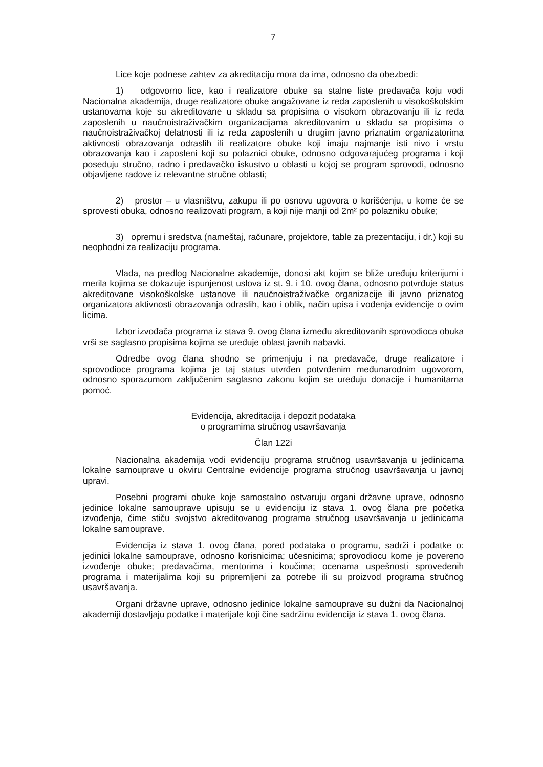7
Lice koje podnese zahtev za akreditaciju mora da ima, odnosno da obezbedi:
1) odgovorno lice, kao i realizatore obuke sa stalne liste predavača koju vodi Nacionalna akademija, druge realizatore obuke angažovane iz reda zaposlenih u visokoškolskim ustanovama koje su akreditovane u skladu sa propisima o visokom obrazovanju ili iz reda zaposlenih u naučnoistraživačkim organizacijama akreditovanim u skladu sa propisima o naučnoistraživačkoj delatnosti ili iz reda zaposlenih u drugim javno priznatim organizatorima aktivnosti obrazovanja odraslih ili realizatore obuke koji imaju najmanje isti nivo i vrstu obrazovanja kao i zaposleni koji su polaznici obuke, odnosno odgovarajućeg programa i koji poseduju stručno, radno i predavačko iskustvo u oblasti u kojoj se program sprovodi, odnosno objavljene radove iz relevantne stručne oblasti;
2) prostor – u vlasništvu, zakupu ili po osnovu ugovora o korišćenju, u kome će se sprovesti obuka, odnosno realizovati program, a koji nije manji od 2m² po polazniku obuke;
3) opremu i sredstva (nameštaj, računare, projektore, table za prezentaciju, i dr.) koji su neophodni za realizaciju programa.
Vlada, na predlog Nacionalne akademije, donosi akt kojim se bliže uređuju kriterijumi i merila kojima se dokazuje ispunjenost uslova iz st. 9. i 10. ovog člana, odnosno potvrđuje status akreditovane visokoškolske ustanove ili naučnoistraživačke organizacije ili javno priznatog organizatora aktivnosti obrazovanja odraslih, kao i oblik, način upisa i vođenja evidencije o ovim licima.
Izbor izvođača programa iz stava 9. ovog člana između akreditovanih sprovodioca obuka vrši se saglasno propisima kojima se uređuje oblast javnih nabavki.
Odredbe ovog člana shodno se primenjuju i na predavače, druge realizatore i sprovodioce programa kojima je taj status utvrđen potvrđenim međunarodnim ugovorom, odnosno sporazumom zaključenim saglasno zakonu kojim se uređuju donacije i humanitarna pomoć.
Evidencija, akreditacija i depozit podataka
o programima stručnog usavršavanja
Član 122i
Nacionalna akademija vodi evidenciju programa stručnog usavršavanja u jedinicama lokalne samouprave u okviru Centralne evidencije programa stručnog usavršavanja u javnoj upravi.
Posebni programi obuke koje samostalno ostvaruju organi državne uprave, odnosno jedinice lokalne samouprave upisuju se u evidenciju iz stava 1. ovog člana pre početka izvođenja, čime stiču svojstvo akreditovanog programa stručnog usavršavanja u jedinicama lokalne samouprave.
Evidencija iz stava 1. ovog člana, pored podataka o programu, sadrži i podatke o: jedinici lokalne samouprave, odnosno korisnicima; učesnicima; sprovodiocu kome je povereno izvođenje obuke; predavačima, mentorima i koučima; ocenama uspešnosti sprovedenih programa i materijalima koji su pripremljeni za potrebe ili su proizvod programa stručnog usavršavanja.
Organi državne uprave, odnosno jedinice lokalne samouprave su dužni da Nacionalnoj akademiji dostavljaju podatke i materijale koji čine sadržinu evidencija iz stava 1. ovog člana.